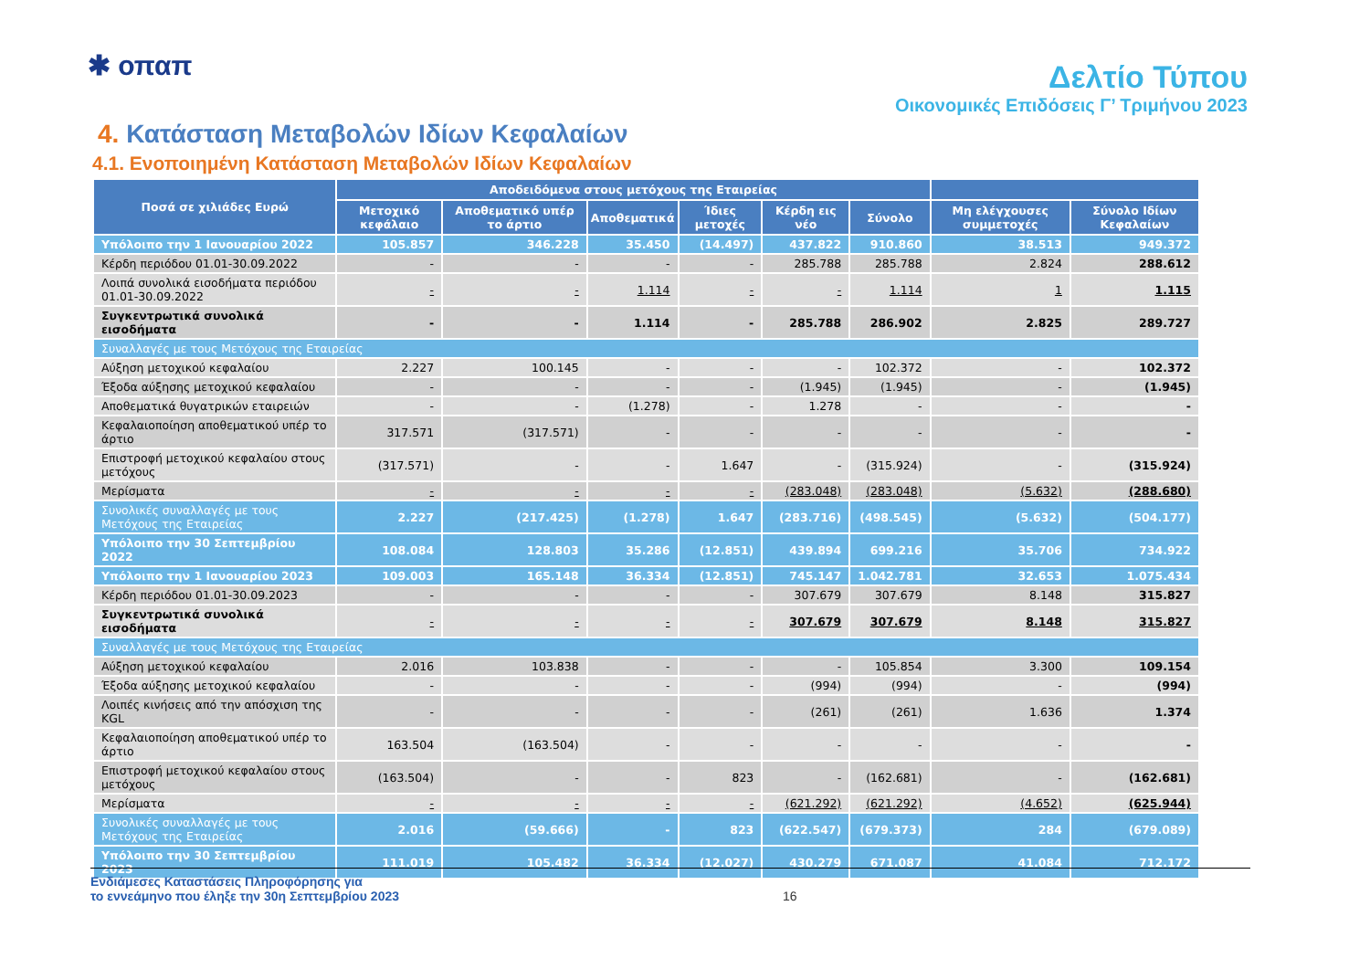✱ οπαπ
Δελτίο Τύπου
Οικονομικές Επιδόσεις Γ’ Τριμήνου 2023
4. Κατάσταση Μεταβολών Ιδίων Κεφαλαίων
4.1. Ενοποιημένη Κατάσταση Μεταβολών Ιδίων Κεφαλαίων
| Ποσά σε χιλιάδες Ευρώ | Αποδειδόμενα στους μετόχους της Εταιρείας | | | | | | | |
| --- | --- | --- | --- | --- | --- | --- | --- | --- |
| | Μετοχικό κεφάλαιο | Αποθεματικό υπέρ το άρτιο | Αποθεματικά | Ίδιες μετοχές | Κέρδη εις νέο | Σύνολο | Μη ελέγχουσες συμμετοχές | Σύνολο Ιδίων Κεφαλαίων |
| Υπόλοιπο την 1 Ιανουαρίου 2022 | 105.857 | 346.228 | 35.450 | (14.497) | 437.822 | 910.860 | 38.513 | 949.372 |
| Κέρδη περιόδου 01.01-30.09.2022 | - | - | - | - | 285.788 | 285.788 | 2.824 | 288.612 |
| Λοιπά συνολικά εισοδήματα περιόδου 01.01-30.09.2022 | - | - | 1.114 | - | - | 1.114 | 1 | 1.115 |
| Συγκεντρωτικά συνολικά εισοδήματα | - | - | 1.114 | - | 285.788 | 286.902 | 2.825 | 289.727 |
| Συναλλαγές με τους Μετόχους της Εταιρείας | | | | | | | | |
| Αύξηση μετοχικού κεφαλαίου | 2.227 | 100.145 | - | - | - | 102.372 | - | 102.372 |
| Έξοδα αύξησης μετοχικού κεφαλαίου | - | - | - | - | (1.945) | (1.945) | - | (1.945) |
| Αποθεματικά θυγατρικών εταιρειών | - | - | (1.278) | - | 1.278 | - | - | - |
| Κεφαλαιοποίηση αποθεματικού υπέρ το άρτιο | 317.571 | (317.571) | - | - | - | - | - | - |
| Επιστροφή μετοχικού κεφαλαίου στους μετόχους | (317.571) | - | - | 1.647 | - | (315.924) | - | (315.924) |
| Μερίσματα | - | - | - | - | (283.048) | (283.048) | (5.632) | (288.680) |
| Συνολικές συναλλαγές με τους Μετόχους της Εταιρείας | 2.227 | (217.425) | (1.278) | 1.647 | (283.716) | (498.545) | (5.632) | (504.177) |
| Υπόλοιπο την 30 Σεπτεμβρίου 2022 | 108.084 | 128.803 | 35.286 | (12.851) | 439.894 | 699.216 | 35.706 | 734.922 |
| Υπόλοιπο την 1 Ιανουαρίου 2023 | 109.003 | 165.148 | 36.334 | (12.851) | 745.147 | 1.042.781 | 32.653 | 1.075.434 |
| Κέρδη περιόδου 01.01-30.09.2023 | - | - | - | - | 307.679 | 307.679 | 8.148 | 315.827 |
| Συγκεντρωτικά συνολικά εισοδήματα | - | - | - | - | 307.679 | 307.679 | 8.148 | 315.827 |
| Συναλλαγές με τους Μετόχους της Εταιρείας | | | | | | | | |
| Αύξηση μετοχικού κεφαλαίου | 2.016 | 103.838 | - | - | - | 105.854 | 3.300 | 109.154 |
| Έξοδα αύξησης μετοχικού κεφαλαίου | - | - | - | - | (994) | (994) | - | (994) |
| Λοιπές κινήσεις από την απόσχιση της KGL | - | - | - | - | (261) | (261) | 1.636 | 1.374 |
| Κεφαλαιοποίηση αποθεματικού υπέρ το άρτιο | 163.504 | (163.504) | - | - | - | - | - | - |
| Επιστροφή μετοχικού κεφαλαίου στους μετόχους | (163.504) | - | - | 823 | - | (162.681) | - | (162.681) |
| Μερίσματα | - | - | - | - | (621.292) | (621.292) | (4.652) | (625.944) |
| Συνολικές συναλλαγές με τους Μετόχους της Εταιρείας | 2.016 | (59.666) | - | 823 | (622.547) | (679.373) | 284 | (679.089) |
| Υπόλοιπο την 30 Σεπτεμβρίου 2023 | 111.019 | 105.482 | 36.334 | (12.027) | 430.279 | 671.087 | 41.084 | 712.172 |
Ενδιάμεσες Καταστάσεις Πληροφόρησης για
το εννεάμηνο που έληξε την 30η Σεπτεμβρίου 2023
16